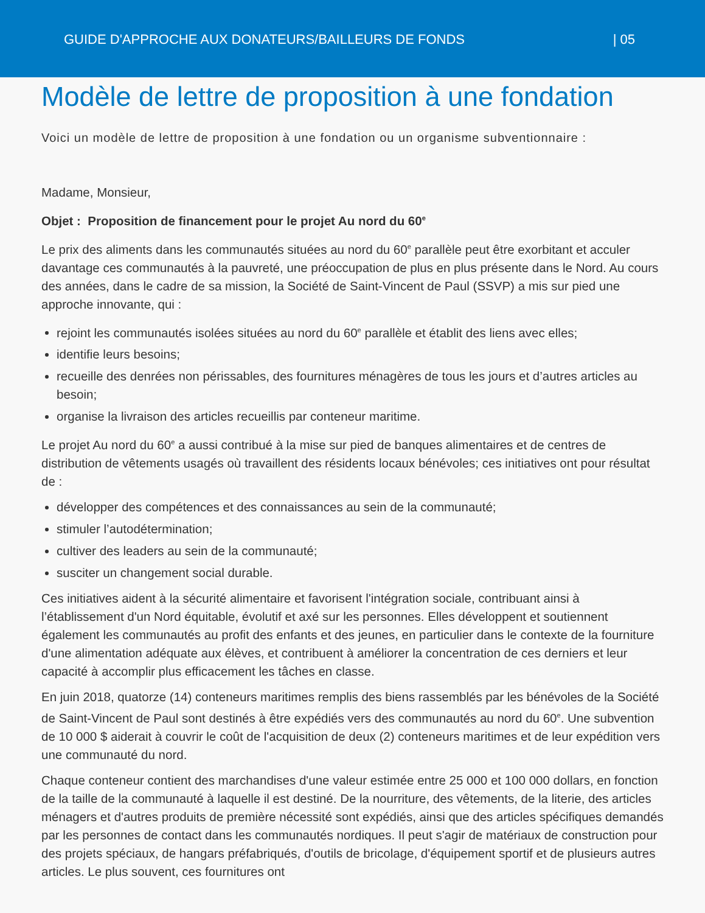GUIDE D'APPROCHE AUX DONATEURS/BAILLEURS DE FONDS | 05
Modèle de lettre de proposition à une fondation
Voici un modèle de lettre de proposition à une fondation ou un organisme subventionnaire :
Madame, Monsieur,
Objet : Proposition de financement pour le projet Au nord du 60<sup>e</sup>
Le prix des aliments dans les communautés situées au nord du 60<sup>e</sup> parallèle peut être exorbitant et acculer davantage ces communautés à la pauvreté, une préoccupation de plus en plus présente dans le Nord. Au cours des années, dans le cadre de sa mission, la Société de Saint-Vincent de Paul (SSVP) a mis sur pied une approche innovante, qui :
rejoint les communautés isolées situées au nord du 60<sup>e</sup> parallèle et établit des liens avec elles;
identifie leurs besoins;
recueille des denrées non périssables, des fournitures ménagères de tous les jours et d’autres articles au besoin;
organise la livraison des articles recueillis par conteneur maritime.
Le projet Au nord du 60<sup>e</sup> a aussi contribué à la mise sur pied de banques alimentaires et de centres de distribution de vêtements usagés où travaillent des résidents locaux bénévoles; ces initiatives ont pour résultat de :
développer des compétences et des connaissances au sein de la communauté;
stimuler l’autodétermination;
cultiver des leaders au sein de la communauté;
susciter un changement social durable.
Ces initiatives aident à la sécurité alimentaire et favorisent l'intégration sociale, contribuant ainsi à l’établissement d'un Nord équitable, évolutif et axé sur les personnes. Elles développent et soutiennent également les communautés au profit des enfants et des jeunes, en particulier dans le contexte de la fourniture d'une alimentation adéquate aux élèves, et contribuent à améliorer la concentration de ces derniers et leur capacité à accomplir plus efficacement les tâches en classe.
En juin 2018, quatorze (14) conteneurs maritimes remplis des biens rassemblés par les bénévoles de la Société de Saint-Vincent de Paul sont destinés à être expédiés vers des communautés au nord du 60<sup>e</sup>. Une subvention de 10 000 $ aiderait à couvrir le coût de l'acquisition de deux (2) conteneurs maritimes et de leur expédition vers une communauté du nord.
Chaque conteneur contient des marchandises d'une valeur estimée entre 25 000 et 100 000 dollars, en fonction de la taille de la communauté à laquelle il est destiné. De la nourriture, des vêtements, de la literie, des articles ménagers et d'autres produits de première nécessité sont expédiés, ainsi que des articles spécifiques demandés par les personnes de contact dans les communautés nordiques. Il peut s'agir de matériaux de construction pour des projets spéciaux, de hangars préfabriqués, d'outils de bricolage, d'équipement sportif et de plusieurs autres articles. Le plus souvent, ces fournitures ont